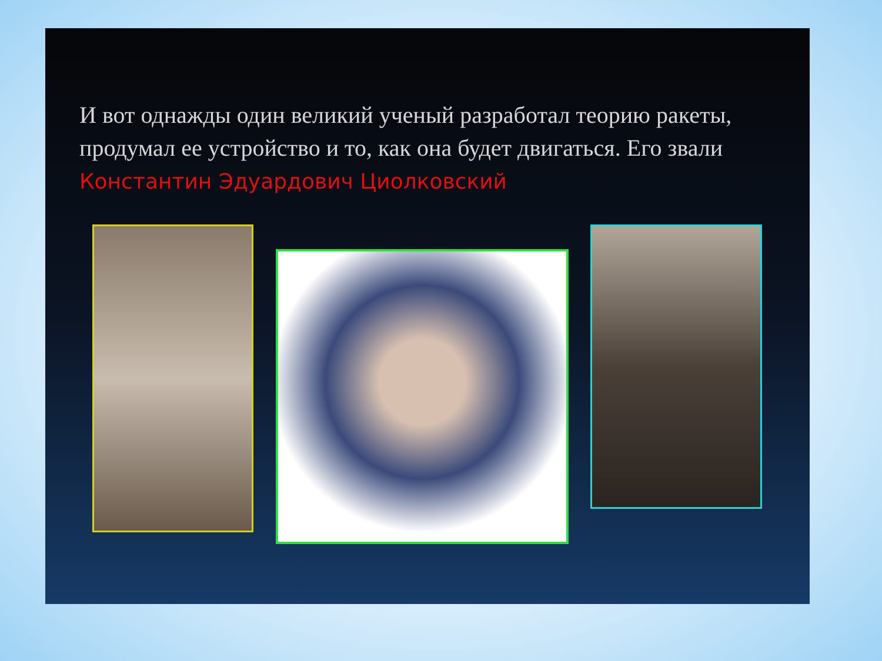И вот однажды один великий ученый разработал теорию ракеты, продумал ее устройство и то, как она будет двигаться. Его звали Константин Эдуардович Циолковский